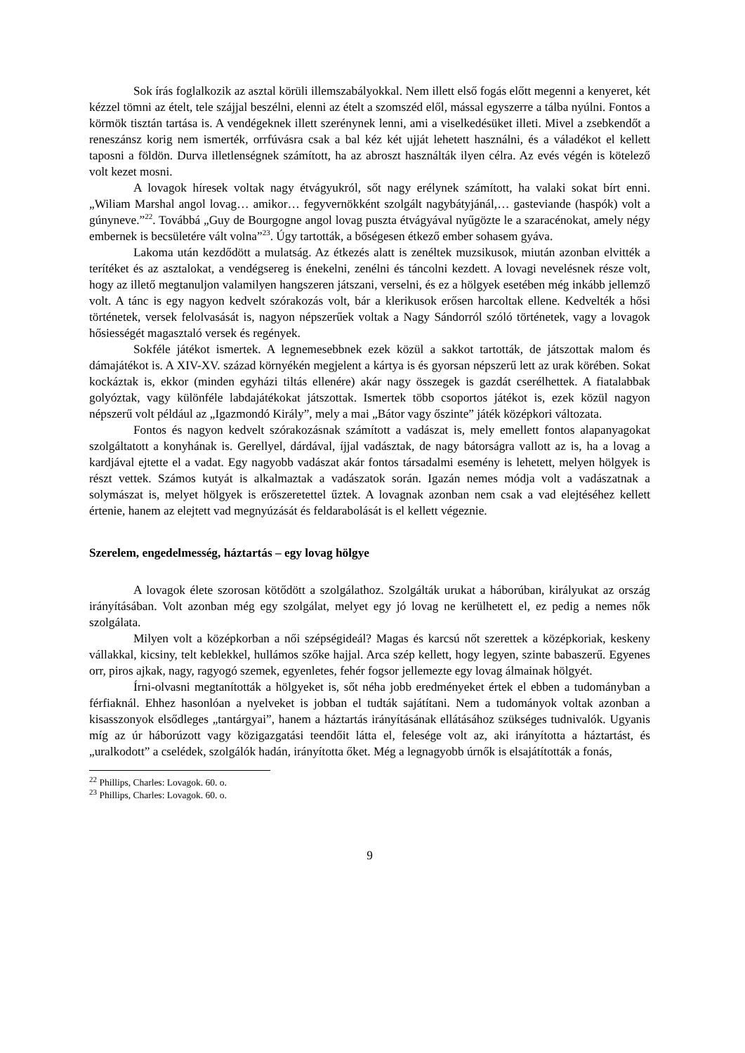Sok írás foglalkozik az asztal körüli illemszabályokkal. Nem illett első fogás előtt megenni a kenyeret, két kézzel tömni az ételt, tele szájjal beszélni, elenni az ételt a szomszéd elől, mással egyszerre a tálba nyúlni. Fontos a körmök tisztán tartása is. A vendégeknek illett szerénynek lenni, ami a viselkedésüket illeti. Mivel a zsebkendőt a reneszánsz korig nem ismerték, orrfúvásra csak a bal kéz két ujját lehetett használni, és a váladékot el kellett taposni a földön. Durva illetlenségnek számított, ha az abroszt használták ilyen célra. Az evés végén is kötelező volt kezet mosni.
A lovagok híresek voltak nagy étvágyukról, sőt nagy erélynek számított, ha valaki sokat bírt enni. „Wiliam Marshal angol lovag… amikor… fegyvernökként szolgált nagybátyjánál,… gasteviande (haspók) volt a gúnyneve.”<sup>22</sup>. Továbbá „Guy de Bourgogne angol lovag puszta étvágyával nyűgözte le a szaracénokat, amely négy embernek is becsületére vált volna”<sup>23</sup>. Úgy tartották, a bőségesen étkező ember sohasem gyáva.
Lakoma után kezdődött a mulatság. Az étkezés alatt is zenéltek muzsikusok, miután azonban elvitték a terítéket és az asztalokat, a vendégsereg is énekelni, zenélni és táncolni kezdett. A lovagi nevelésnek része volt, hogy az illető megtanuljon valamilyen hangszeren játszani, verselni, és ez a hölgyek esetében még inkább jellemző volt. A tánc is egy nagyon kedvelt szórakozás volt, bár a klerikusok erősen harcoltak ellene. Kedvelték a hősi történetek, versek felolvasását is, nagyon népszerűek voltak a Nagy Sándorról szóló történetek, vagy a lovagok hősiességét magasztaló versek és regények.
Sokféle játékot ismertek. A legnemesebbnek ezek közül a sakkot tartották, de játszottak malom és dámajátékot is. A XIV-XV. század környékén megjelent a kártya is és gyorsan népszerű lett az urak körében. Sokat kockáztak is, ekkor (minden egyházi tiltás ellenére) akár nagy összegek is gazdát cserélhettek. A fiatalabbak golyóztak, vagy különféle labdajátékokat játszottak. Ismertek több csoportos játékot is, ezek közül nagyon népszerű volt például az „Igazmondó Király”, mely a mai „Bátor vagy őszinte” játék középkori változata.
Fontos és nagyon kedvelt szórakozásnak számított a vadászat is, mely emellett fontos alapanyagokat szolgáltatott a konyhának is. Gerellyel, dárdával, íjjal vadásztak, de nagy bátorságra vallott az is, ha a lovag a kardjával ejtette el a vadat. Egy nagyobb vadászat akár fontos társadalmi esemény is lehetett, melyen hölgyek is részt vettek. Számos kutyát is alkalmaztak a vadászatok során. Igazán nemes módja volt a vadászatnak a solymászat is, melyet hölgyek is erőszeretettel űztek. A lovagnak azonban nem csak a vad elejtéséhez kellett értenie, hanem az elejtett vad megnyúzását és feldarabolását is el kellett végeznie.
Szerelem, engedelmesség, háztartás – egy lovag hölgye
A lovagok élete szorosan kötődött a szolgálathoz. Szolgálták urukat a háborúban, királyukat az ország irányításában. Volt azonban még egy szolgálat, melyet egy jó lovag ne kerülhetett el, ez pedig a nemes nők szolgálata.
Milyen volt a középkorban a női szépségideál? Magas és karcsú nőt szerettek a középkoriak, keskeny vállakkal, kicsiny, telt keblekkel, hullámos szőke hajjal. Arca szép kellett, hogy legyen, szinte babaszerű. Egyenes orr, piros ajkak, nagy, ragyogó szemek, egyenletes, fehér fogsor jellemezte egy lovag álmainak hölgyét.
Írni-olvasni megtanították a hölgyeket is, sőt néha jobb eredményeket értek el ebben a tudományban a férfiaknál. Ehhez hasonlóan a nyelveket is jobban el tudták sajátítani. Nem a tudományok voltak azonban a kisasszonyok elsődleges „tantárgyai”, hanem a háztartás irányításának ellátásához szükséges tudnivalók. Ugyanis míg az úr háborúzott vagy közigazgatási teendőit látta el, felesége volt az, aki irányította a háztartást, és „uralkodott” a cselédek, szolgálók hadán, irányította őket. Még a legnagyobb úrnők is elsajátították a fonás,
<sup>22</sup> Phillips, Charles: Lovagok. 60. o.
<sup>23</sup> Phillips, Charles: Lovagok. 60. o.
9